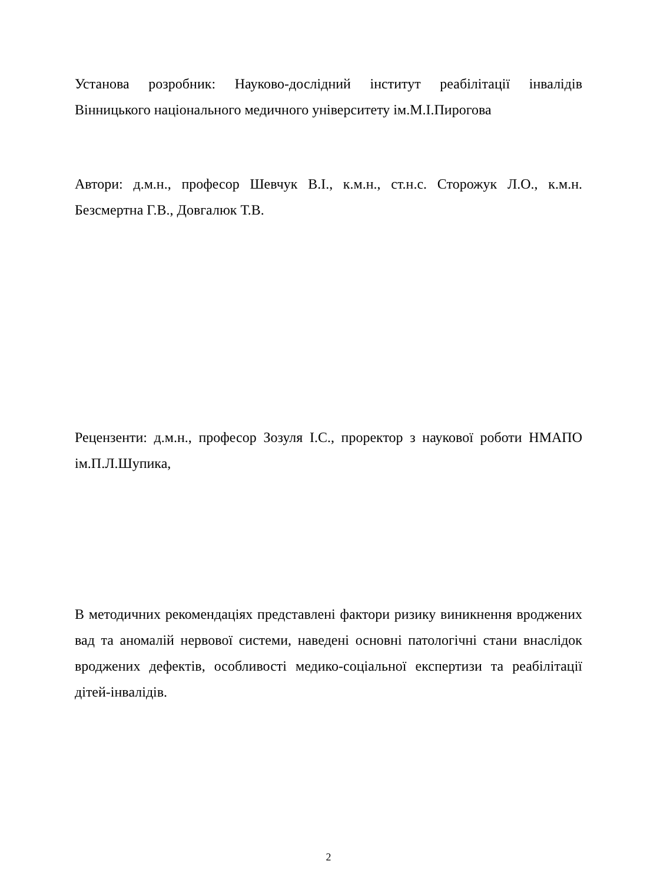Установа розробник: Науково-дослідний інститут реабілітації інвалідів Вінницького національного медичного університету ім.М.І.Пирогова
Автори: д.м.н., професор Шевчук В.І., к.м.н., ст.н.с. Сторожук Л.О., к.м.н. Безсмертна Г.В., Довгалюк Т.В.
Рецензенти: д.м.н., професор Зозуля І.С., проректор з наукової роботи НМАПО ім.П.Л.Шупика,
В методичних рекомендаціях представлені фактори ризику виникнення вроджених вад та аномалій нервової системи, наведені основні патологічні стани внаслідок вроджених дефектів, особливості медико-соціальної експертизи та реабілітації дітей-інвалідів.
2